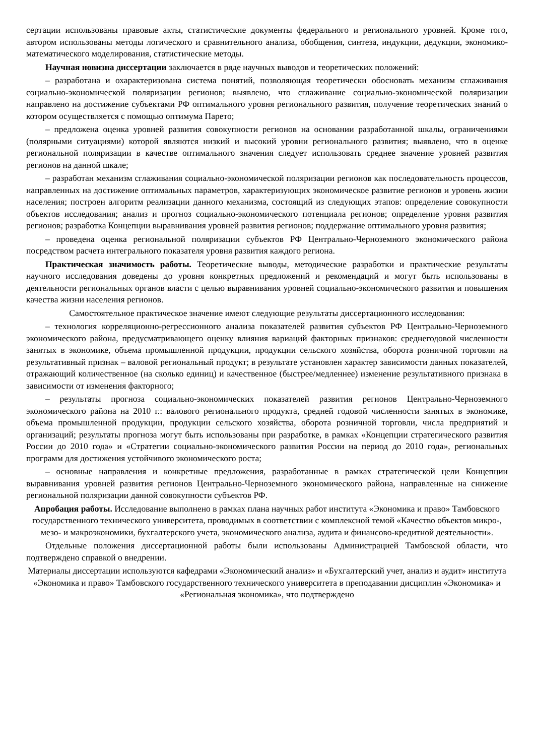сертации использованы правовые акты, статистические документы федерального и регионального уровней. Кроме того, автором использованы методы логического и сравнительного анализа, обобщения, синтеза, индукции, дедукции, экономико-математического моделирования, статистические методы.
Научная новизна диссертации заключается в ряде научных выводов и теоретических положений:
– разработана и охарактеризована система понятий, позволяющая теоретически обосновать механизм сглаживания социально-экономической поляризации регионов; выявлено, что сглаживание социально-экономической поляризации направлено на достижение субъектами РФ оптимального уровня регионального развития, получение теоретических знаний о котором осуществляется с помощью оптимума Парето;
– предложена оценка уровней развития совокупности регионов на основании разработанной шкалы, ограничениями (полярными ситуациями) которой являются низкий и высокий уровни регионального развития; выявлено, что в оценке региональной поляризации в качестве оптимального значения следует использовать среднее значение уровней развития регионов на данной шкале;
– разработан механизм сглаживания социально-экономической поляризации регионов как последовательность процессов, направленных на достижение оптимальных параметров, характеризующих экономическое развитие регионов и уровень жизни населения; построен алгоритм реализации данного механизма, состоящий из следующих этапов: определение совокупности объектов исследования; анализ и прогноз социально-экономического потенциала регионов; определение уровня развития регионов; разработка Концепции выравнивания уровней развития регионов; поддержание оптимального уровня развития;
– проведена оценка региональной поляризации субъектов РФ Центрально-Черноземного экономического района посредством расчета интегрального показателя уровня развития каждого региона.
Практическая значимость работы. Теоретические выводы, методические разработки и практические результаты научного исследования доведены до уровня конкретных предложений и рекомендаций и могут быть использованы в деятельности региональных органов власти с целью выравнивания уровней социально-экономического развития и повышения качества жизни населения регионов.
Самостоятельное практическое значение имеют следующие результаты диссертационного исследования:
– технология корреляционно-регрессионного анализа показателей развития субъектов РФ Центрально-Черноземного экономического района, предусматривающего оценку влияния вариаций факторных признаков: среднегодовой численности занятых в экономике, объема промышленной продукции, продукции сельского хозяйства, оборота розничной торговли на результативный признак – валовой региональный продукт; в результате установлен характер зависимости данных показателей, отражающий количественное (на сколько единиц) и качественное (быстрее/медленнее) изменение результативного признака в зависимости от изменения факторного;
– результаты прогноза социально-экономических показателей развития регионов Центрально-Черноземного экономического района на 2010 г.: валового регионального продукта, средней годовой численности занятых в экономике, объема промышленной продукции, продукции сельского хозяйства, оборота розничной торговли, числа предприятий и организаций; результаты прогноза могут быть использованы при разработке, в рамках «Концепции стратегического развития России до 2010 года» и «Стратегии социально-экономического развития России на период до 2010 года», региональных программ для достижения устойчивого экономического роста;
– основные направления и конкретные предложения, разработанные в рамках стратегической цели Концепции выравнивания уровней развития регионов Центрально-Черноземного экономического района, направленные на снижение региональной поляризации данной совокупности субъектов РФ.
Апробация работы. Исследование выполнено в рамках плана научных работ института «Экономика и право» Тамбовского государственного технического университета, проводимых в соответствии с комплексной темой «Качество объектов микро-, мезо- и макроэкономики, бухгалтерского учета, экономического анализа, аудита и финансово-кредитной деятельности».
Отдельные положения диссертационной работы были использованы Администрацией Тамбовской области, что подтверждено справкой о внедрении.
Материалы диссертации используются кафедрами «Экономический анализ» и «Бухгалтерский учет, анализ и аудит» института «Экономика и право» Тамбовского государственного технического университета в преподавании дисциплин «Экономика» и «Региональная экономика», что подтверждено